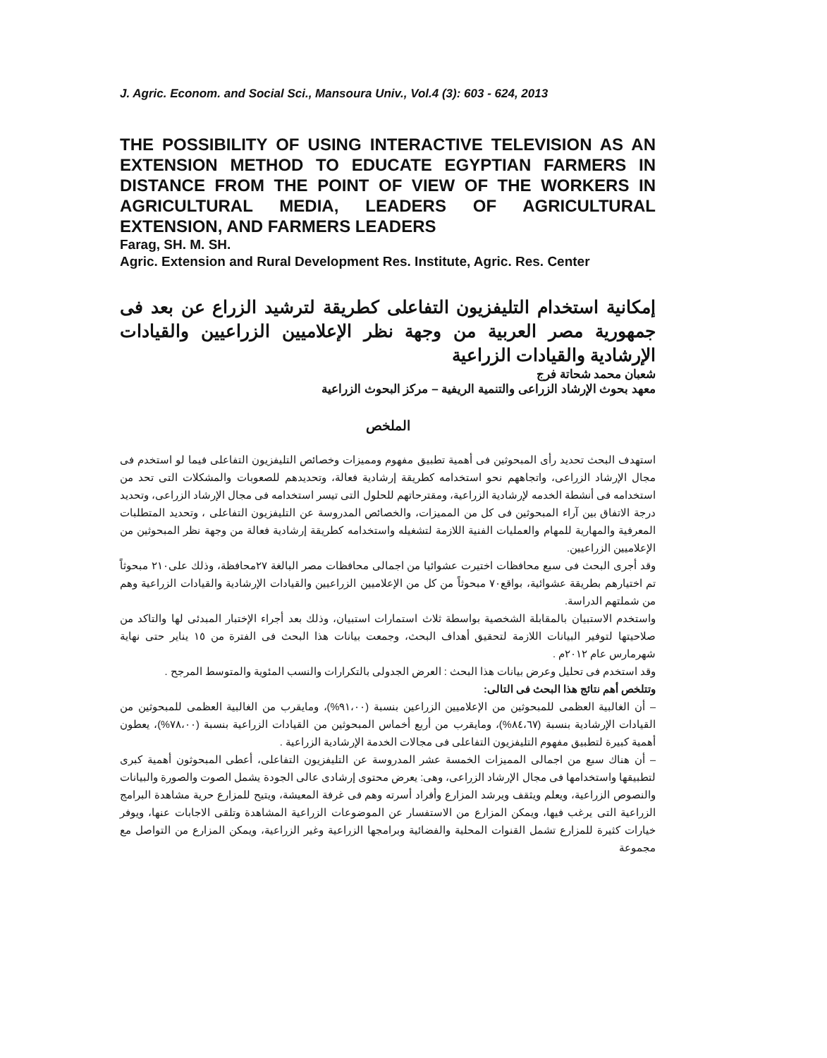J. Agric. Econom. and Social Sci., Mansoura Univ., Vol.4 (3): 603 - 624, 2013
THE POSSIBILITY OF USING INTERACTIVE TELEVISION AS AN EXTENSION METHOD TO EDUCATE EGYPTIAN FARMERS IN DISTANCE FROM THE POINT OF VIEW OF THE WORKERS IN AGRICULTURAL MEDIA, LEADERS OF AGRICULTURAL EXTENSION, AND FARMERS LEADERS
Farag, SH. M. SH.
Agric. Extension and Rural Development Res. Institute, Agric. Res. Center
إمكانية استخدام التليفزيون التفاعلى كطريقة لترشيد الزراع عن بعد فى جمهورية مصر العربية من وجهة نظر الإعلاميين الزراعيين والقيادات الإرشادية والقيادات الزراعية
شعبان محمد شحاتة فرج
معهد بحوث الإرشاد الزراعى والتنمية الريفية – مركز البحوث الزراعية
الملخص
استهدف البحث تحديد رأى المبحوثين فى أهمية تطبيق مفهوم ومميزات وخصائص التليفزيون التفاعلى فيما لو استخدم فى مجال الإرشاد الزراعى، واتجاههم نحو استخدامه كطريقة إرشادية فعالة، وتحديدهم للصعوبات والمشكلات التى تحد من استخدامه فى أنشطة الخدمه لإرشادية الزراعية، ومقترحاتهم للحلول التى تيسر استخدامه فى مجال الإرشاد الزراعى، وتحديد درجة الاتفاق بين آراء المبحوثين فى كل من المميزات، والخصائص المدروسة عن التليفزيون التفاعلى ، وتحديد المتطلبات المعرفية والمهارية للمهام والعمليات الفنية اللازمة لتشغيله واستخدامه كطريقة إرشادية فعالة من وجهة نظر المبحوثين من الإعلاميين الزراعيين.
وقد أجرى البحث فى سبع محافظات اختيرت عشوائيا من اجمالى محافظات مصر البالغة ٢٧محافظة، وذلك على٢١٠ مبحوثاً تم اختيارهم بطريقة عشوائية، بواقع٧٠ مبحوثاً من كل من الإعلاميين الزراعيين والقيادات الإرشادية والقيادات الزراعية وهم من شملتهم الدراسة.
واستخدم الاستبيان بالمقابلة الشخصية بواسطة ثلاث استمارات استبيان، وذلك بعد أجراء الإختبار المبدئى لها والتاكد من صلاحيتها لتوفير البيانات اللازمة لتحقيق أهداف البحث، وجمعت بيانات هذا البحث فى الفترة من ١٥ يناير حتى نهاية شهرمارس عام ٢٠١٢م .
وقد استخدم فى تحليل وعرض بيانات هذا البحث : العرض الجدولى بالتكرارات والنسب المئوية والمتوسط المرجح .
وتتلخص أهم نتائج هذا البحث فى التالى:
– أن الغالبية العظمى للمبحوثين من الإعلاميين الزراعين بنسبة (٩١،٠٠%)، ومايقرب من الغالبية العظمى للمبحوثين من القيادات الإرشادية بنسبة (٨٤،٦٧%)، ومايقرب من أربع أخماس المبحوثين من القيادات الزراعية بنسبة (٧٨،٠٠%)، يعطون أهمية كبيرة لتطبيق مفهوم التليفزيون التفاعلى فى مجالات الخدمة الإرشادية الزراعية .
– أن هناك سبع من اجمالى المميزات الخمسة عشر المدروسة عن التليفزيون التفاعلى، أعطى المبحوثون أهمية كبرى لتطبيقها واستخدامها فى مجال الإرشاد الزراعى، وهى: يعرض محتوى إرشادى عالى الجودة يشمل الصوت والصورة والبيانات والنصوص الزراعية، ويعلم ويثقف ويرشد المزارع وأفراد أسرته وهم فى غرفة المعيشة، ويتيح للمزارع حرية مشاهدة البرامج الزراعية التى يرغب فيها، ويمكن المزارع من الاستفسار عن الموضوعات الزراعية المشاهدة وتلقى الاجابات عنها، ويوفر خيارات كثيرة للمزارع تشمل القنوات المحلية والفضائية وبرامجها الزراعية وغير الزراعية، ويمكن المزارع من التواصل مع مجموعة